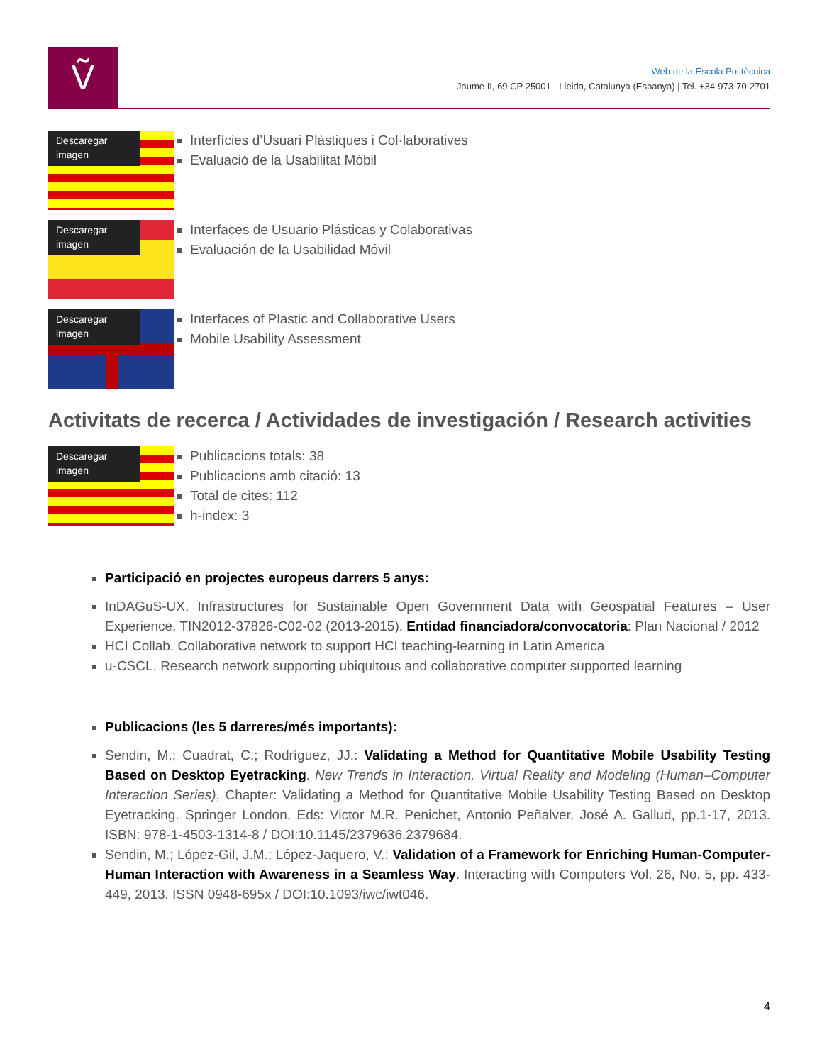Ṽ
Web de la Escola Politècnica
Jaume II, 69 CP 25001 - Lleida, Catalunya (Espanya) | Tel. +34-973-70-2701
Descaregar imagen
Interfícies d’Usuari Plàstiques i Col·laboratives
Evaluació de la Usabilitat Mòbil
Descaregar imagen
Interfaces de Usuario Plásticas y Colaborativas
Evaluación de la Usabilidad Móvil
Descaregar imagen
Interfaces of Plastic and Collaborative Users
Mobile Usability Assessment
Activitats de recerca / Actividades de investigación / Research activities
Descaregar imagen
Publicacions totals: 38
Publicacions amb citació: 13
Total de cites: 112
h-index: 3
Participació en projectes europeus darrers 5 anys:
InDAGuS-UX, Infrastructures for Sustainable Open Government Data with Geospatial Features – User Experience. TIN2012-37826-C02-02 (2013-2015). Entidad financiadora/convocatoria: Plan Nacional / 2012
HCI Collab. Collaborative network to support HCI teaching-learning in Latin America
u-CSCL. Research network supporting ubiquitous and collaborative computer supported learning
Publicacions (les 5 darreres/més importants):
Sendin, M.; Cuadrat, C.; Rodríguez, JJ.: Validating a Method for Quantitative Mobile Usability Testing Based on Desktop Eyetracking. New Trends in Interaction, Virtual Reality and Modeling (Human–Computer Interaction Series), Chapter: Validating a Method for Quantitative Mobile Usability Testing Based on Desktop Eyetracking. Springer London, Eds: Victor M.R. Penichet, Antonio Peñalver, José A. Gallud, pp.1-17, 2013. ISBN: 978-1-4503-1314-8 / DOI:10.1145/2379636.2379684.
Sendin, M.; López-Gil, J.M.; López-Jaquero, V.: Validation of a Framework for Enriching Human-Computer-Human Interaction with Awareness in a Seamless Way. Interacting with Computers Vol. 26, No. 5, pp. 433-449, 2013. ISSN 0948-695x / DOI:10.1093/iwc/iwt046.
4